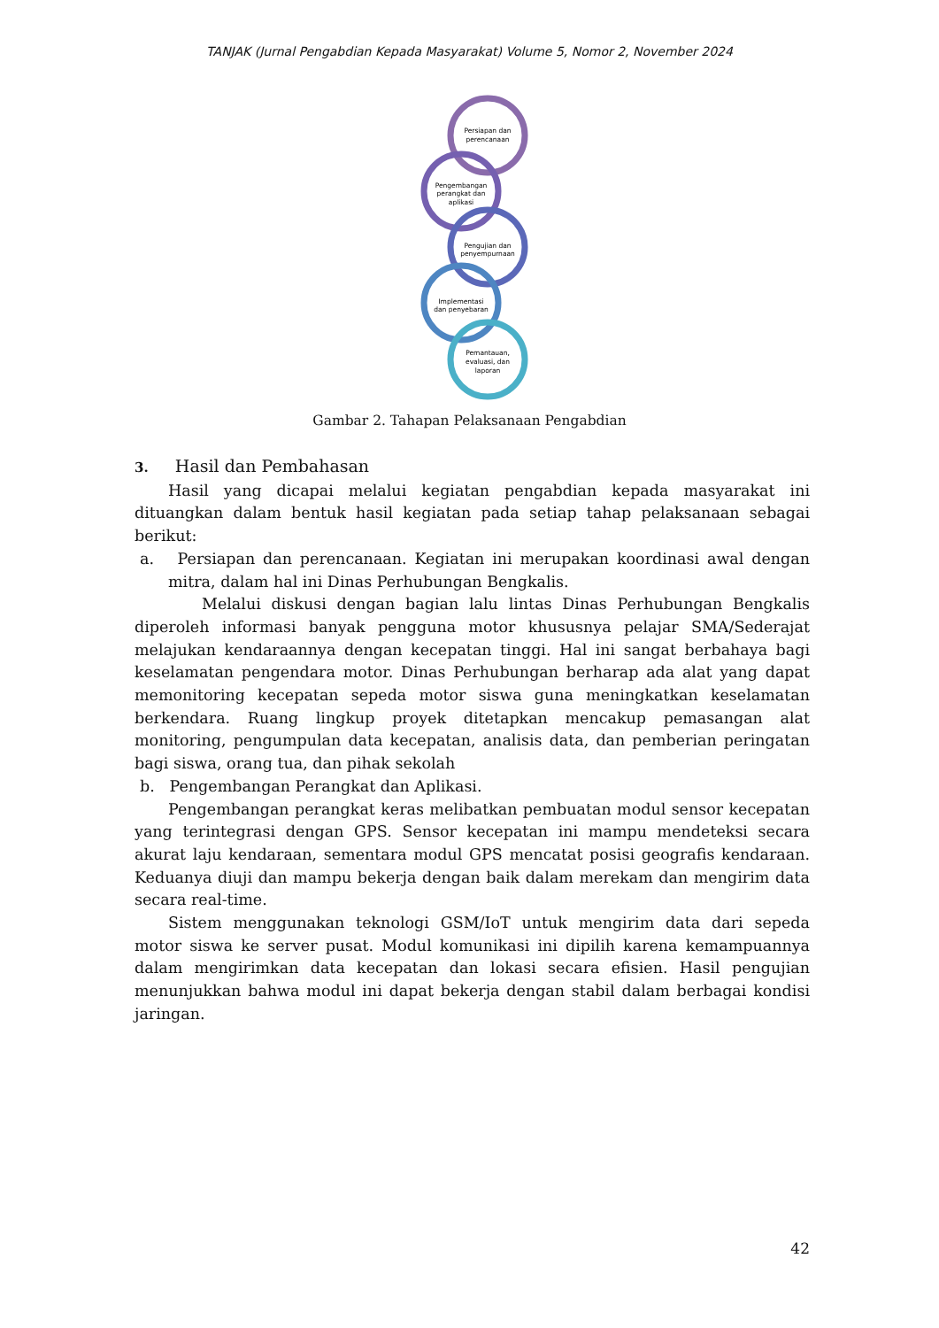TANJAK (Jurnal Pengabdian Kepada Masyarakat) Volume 5, Nomor 2, November 2024
Persiapan dan
perencanaan
Pengembangan
perangkat dan
aplikasi
Pengujian dan
penyempurnaan
Implementasi
dan penyebaran
Pemantauan,
evaluasi, dan
laporan
Gambar 2. Tahapan Pelaksanaan Pengabdian
3. Hasil dan Pembahasan
Hasil yang dicapai melalui kegiatan pengabdian kepada masyarakat ini dituangkan dalam bentuk hasil kegiatan pada setiap tahap pelaksanaan sebagai berikut:
a. Persiapan dan perencanaan. Kegiatan ini merupakan koordinasi awal dengan mitra, dalam hal ini Dinas Perhubungan Bengkalis.
Melalui diskusi dengan bagian lalu lintas Dinas Perhubungan Bengkalis diperoleh informasi banyak pengguna motor khususnya pelajar SMA/Sederajat melajukan kendaraannya dengan kecepatan tinggi. Hal ini sangat berbahaya bagi keselamatan pengendara motor. Dinas Perhubungan berharap ada alat yang dapat memonitoring kecepatan sepeda motor siswa guna meningkatkan keselamatan berkendara. Ruang lingkup proyek ditetapkan mencakup pemasangan alat monitoring, pengumpulan data kecepatan, analisis data, dan pemberian peringatan bagi siswa, orang tua, dan pihak sekolah
b. Pengembangan Perangkat dan Aplikasi.
Pengembangan perangkat keras melibatkan pembuatan modul sensor kecepatan yang terintegrasi dengan GPS. Sensor kecepatan ini mampu mendeteksi secara akurat laju kendaraan, sementara modul GPS mencatat posisi geografis kendaraan. Keduanya diuji dan mampu bekerja dengan baik dalam merekam dan mengirim data secara real-time.
Sistem menggunakan teknologi GSM/IoT untuk mengirim data dari sepeda motor siswa ke server pusat. Modul komunikasi ini dipilih karena kemampuannya dalam mengirimkan data kecepatan dan lokasi secara efisien. Hasil pengujian menunjukkan bahwa modul ini dapat bekerja dengan stabil dalam berbagai kondisi jaringan.
42